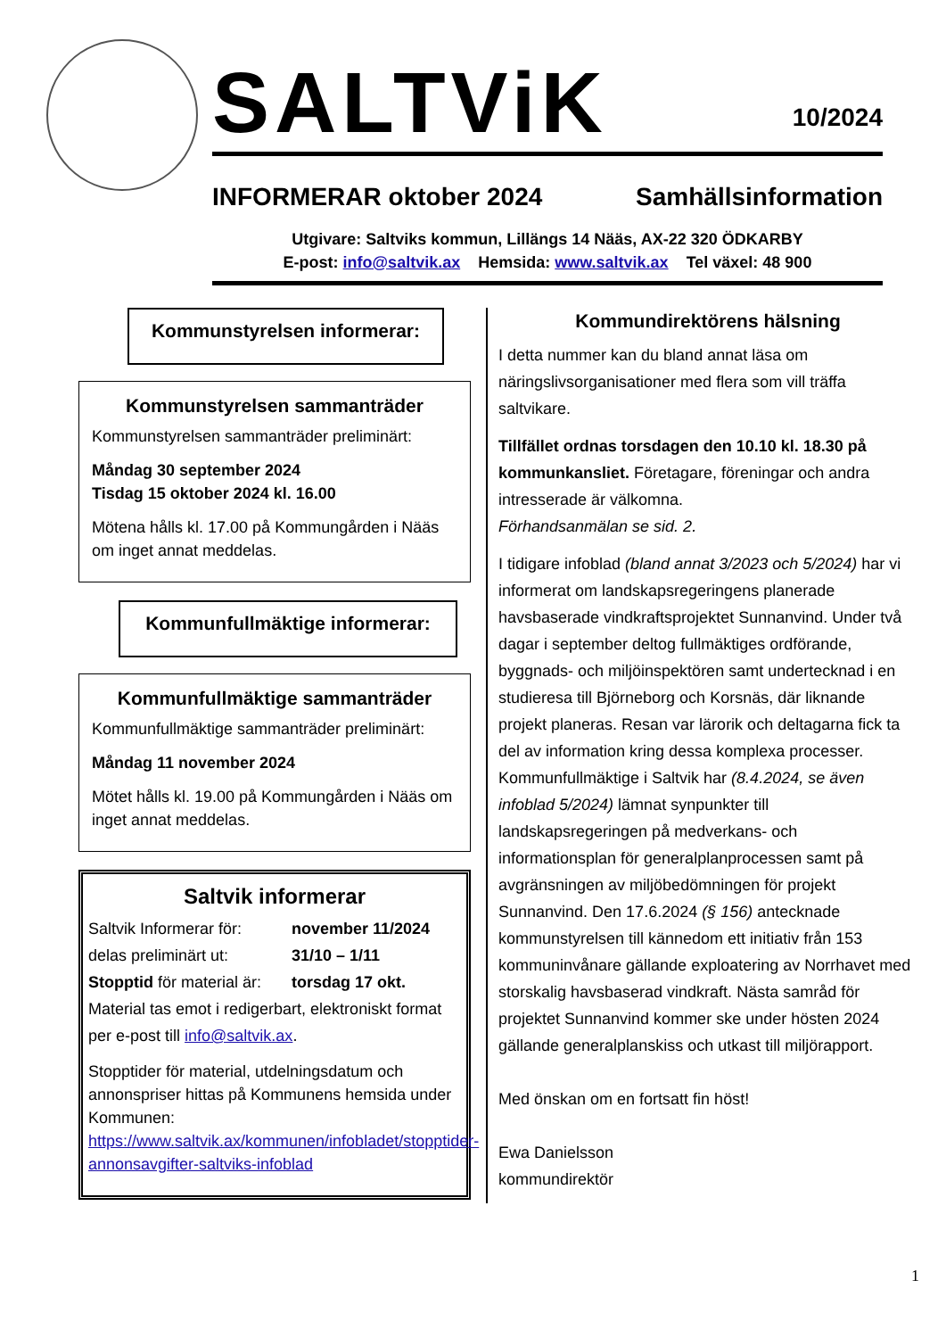SALTViK 10/2024
INFORMERAR oktober 2024 Samhällsinformation
Utgivare: Saltviks kommun, Lillängs 14 Nääs, AX-22 320 ÖDKARBY
E-post: info@saltvik.ax Hemsida: www.saltvik.ax Tel växel: 48 900
Kommunstyrelsen informerar:
Kommunstyrelsen sammanträder
Kommunstyrelsen sammanträder preliminärt:
Måndag 30 september 2024
Tisdag 15 oktober 2024 kl. 16.00
Mötena hålls kl. 17.00 på Kommungården i Nääs om inget annat meddelas.
Kommunfullmäktige informerar:
Kommunfullmäktige sammanträder
Kommunfullmäktige sammanträder preliminärt:
Måndag 11 november 2024
Mötet hålls kl. 19.00 på Kommungården i Nääs om inget annat meddelas.
Saltvik informerar
Saltvik Informerar för:
november 11/2024
delas preliminärt ut: 31/10 – 1/11
Stopptid för material är:
torsdag 17 okt.
Material tas emot i redigerbart, elektroniskt format per e-post till info@saltvik.ax.
Stopptider för material, utdelningsdatum och annonspriser hittas på Kommunens hemsida under Kommunen: https://www.saltvik.ax/kommunen/infobladet/stopptider-annonsavgifter-saltviks-infoblad
Kommundirektörens hälsning
I detta nummer kan du bland annat läsa om näringslivsorganisationer med flera som vill träffa saltvikare.
Tillfället ordnas torsdagen den 10.10 kl. 18.30 på kommunkansliet. Företagare, föreningar och andra intresserade är välkomna.
Förhandsanmälan se sid. 2.
I tidigare infoblad (bland annat 3/2023 och 5/2024) har vi informerat om landskapsregeringens planerade havsbaserade vindkraftsprojektet Sunnanvind. Under två dagar i september deltog fullmäktiges ordförande, byggnads- och miljöinspektören samt undertecknad i en studieresa till Björneborg och Korsnäs, där liknande projekt planeras. Resan var lärorik och deltagarna fick ta del av information kring dessa komplexa processer. Kommunfullmäktige i Saltvik har (8.4.2024, se även infoblad 5/2024) lämnat synpunkter till landskapsregeringen på medverkans- och informationsplan för generalplanprocessen samt på avgränsningen av miljöbedömningen för projekt Sunnanvind. Den 17.6.2024 (§ 156) antecknade kommunstyrelsen till kännedom ett initiativ från 153 kommuninvånare gällande exploatering av Norrhavet med storskalig havsbaserad vindkraft. Nästa samråd för projektet Sunnanvind kommer ske under hösten 2024 gällande generalplanskiss och utkast till miljörapport.
Med önskan om en fortsatt fin höst!
Ewa Danielsson
kommundirektör
1